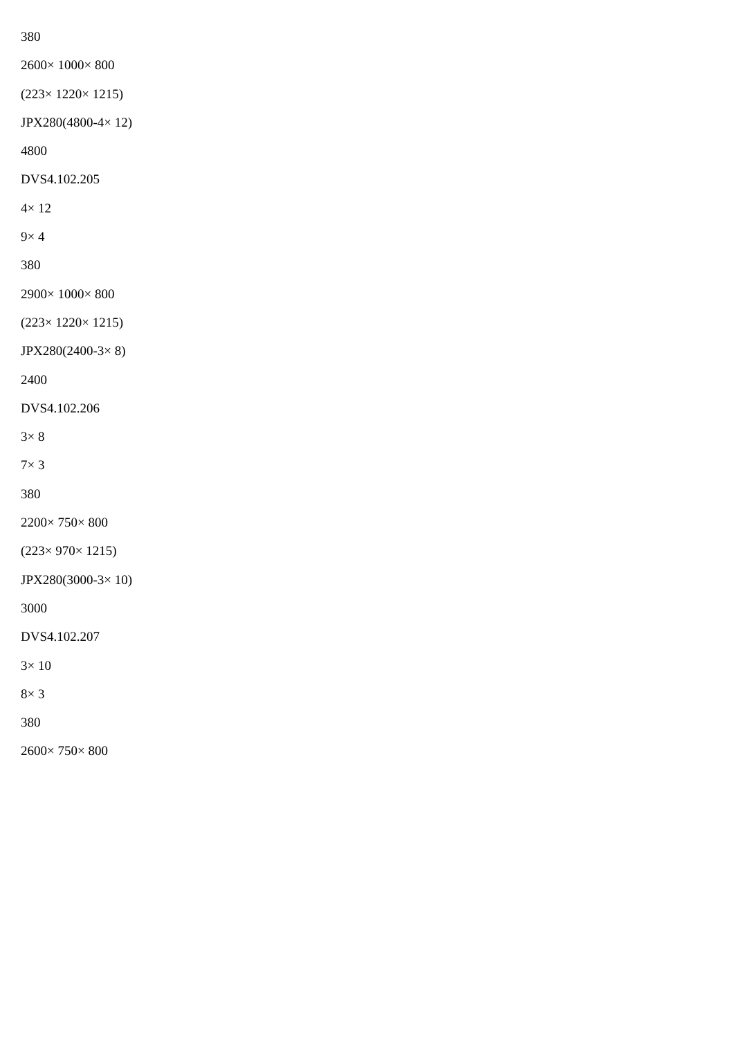380
2600× 1000× 800
(223× 1220× 1215)
JPX280(4800-4× 12)
4800
DVS4.102.205
4× 12
9× 4
380
2900× 1000× 800
(223× 1220× 1215)
JPX280(2400-3× 8)
2400
DVS4.102.206
3× 8
7× 3
380
2200× 750× 800
(223× 970× 1215)
JPX280(3000-3× 10)
3000
DVS4.102.207
3× 10
8× 3
380
2600× 750× 800